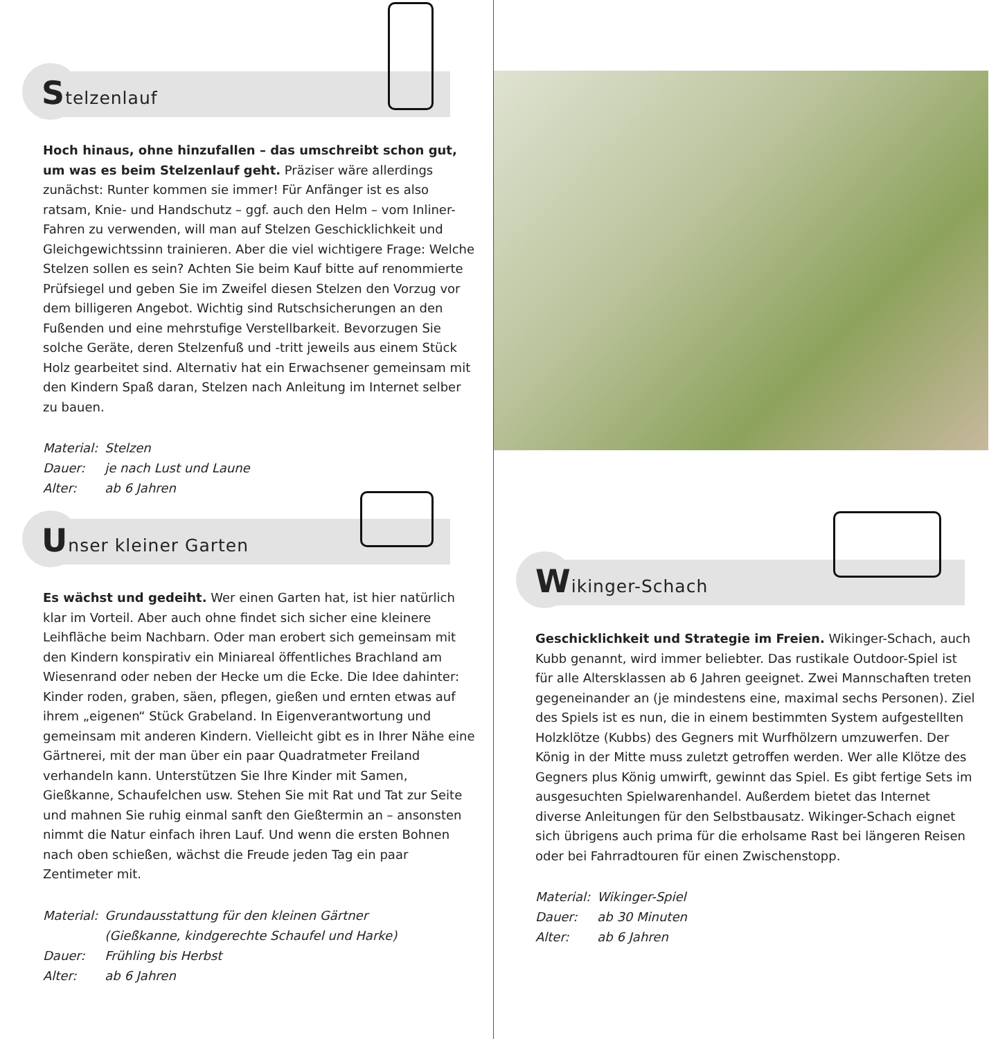Stelzenlauf
Hoch hinaus, ohne hinzufallen – das umschreibt schon gut, um was es beim Stelzenlauf geht. Präziser wäre allerdings zunächst: Runter kommen sie immer! Für Anfänger ist es also ratsam, Knie- und Handschutz – ggf. auch den Helm – vom Inliner-Fahren zu verwenden, will man auf Stelzen Geschicklichkeit und Gleichgewichtssinn trainieren. Aber die viel wichtigere Frage: Welche Stelzen sollen es sein? Achten Sie beim Kauf bitte auf renommierte Prüfsiegel und geben Sie im Zweifel diesen Stelzen den Vorzug vor dem billigeren Angebot. Wichtig sind Rutschsicherungen an den Fußenden und eine mehrstufige Verstellbarkeit. Bevorzugen Sie solche Geräte, deren Stelzenfuß und -tritt jeweils aus einem Stück Holz gearbeitet sind. Alternativ hat ein Erwachsener gemeinsam mit den Kindern Spaß daran, Stelzen nach Anleitung im Internet selber zu bauen.
| Material: | Stelzen |
| Dauer: | je nach Lust und Laune |
| Alter: | ab 6 Jahren |
Unser kleiner Garten
Es wächst und gedeiht. Wer einen Garten hat, ist hier natürlich klar im Vorteil. Aber auch ohne findet sich sicher eine kleinere Leihfläche beim Nachbarn. Oder man erobert sich gemeinsam mit den Kindern konspirativ ein Miniareal öffentliches Brachland am Wiesenrand oder neben der Hecke um die Ecke. Die Idee dahinter: Kinder roden, graben, säen, pflegen, gießen und ernten etwas auf ihrem „eigenen“ Stück Grabeland. In Eigenverantwortung und gemeinsam mit anderen Kindern. Vielleicht gibt es in Ihrer Nähe eine Gärtnerei, mit der man über ein paar Quadratmeter Freiland verhandeln kann. Unterstützen Sie Ihre Kinder mit Samen, Gießkanne, Schaufelchen usw. Stehen Sie mit Rat und Tat zur Seite und mahnen Sie ruhig einmal sanft den Gießtermin an – ansonsten nimmt die Natur einfach ihren Lauf. Und wenn die ersten Bohnen nach oben schießen, wächst die Freude jeden Tag ein paar Zentimeter mit.
| Material: | Grundausstattung für den kleinen Gärtner (Gießkanne, kindgerechte Schaufel und Harke) |
| Dauer: | Frühling bis Herbst |
| Alter: | ab 6 Jahren |
Wikinger-Schach
Geschicklichkeit und Strategie im Freien. Wikinger-Schach, auch Kubb genannt, wird immer beliebter. Das rustikale Outdoor-Spiel ist für alle Altersklassen ab 6 Jahren geeignet. Zwei Mannschaften treten gegeneinander an (je mindestens eine, maximal sechs Personen). Ziel des Spiels ist es nun, die in einem bestimmten System aufgestellten Holzklötze (Kubbs) des Gegners mit Wurfhölzern umzuwerfen. Der König in der Mitte muss zuletzt getroffen werden. Wer alle Klötze des Gegners plus König umwirft, gewinnt das Spiel. Es gibt fertige Sets im ausgesuchten Spielwarenhandel. Außerdem bietet das Internet diverse Anleitungen für den Selbstbausatz. Wikinger-Schach eignet sich übrigens auch prima für die erholsame Rast bei längeren Reisen oder bei Fahrradtouren für einen Zwischenstopp.
| Material: | Wikinger-Spiel |
| Dauer: | ab 30 Minuten |
| Alter: | ab 6 Jahren |